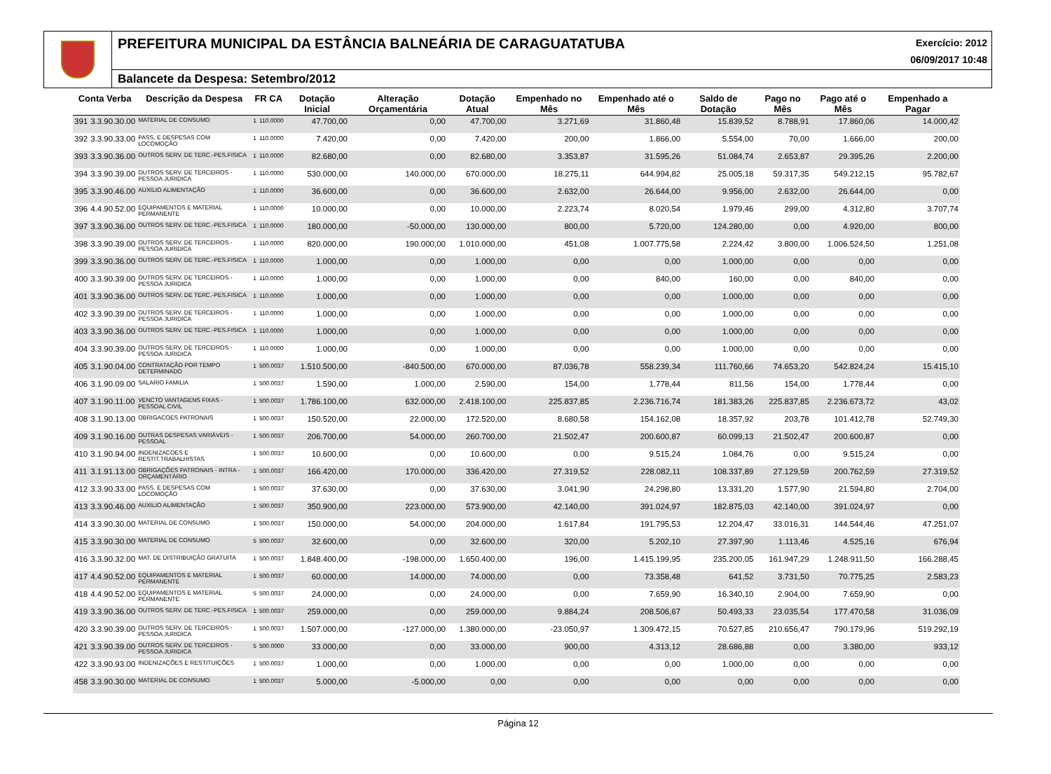PREFEITURA MUNICIPAL DA ESTÂNCIA BALNEÁRIA DE CARAGUATATUBA
Exercício: 2012
06/09/2017 10:48
Balancete da Despesa: Setembro/2012
| Conta Verba | | Descrição da Despesa | FR CA | | Dotação Inicial | Alteração Orçamentária | Dotação Atual | Empenhado no Mês | Empenhado até o Mês | Saldo de Dotação | Pago no Mês | Pago até o Mês | Empenhado a Pagar |
| --- | --- | --- | --- | --- | --- | --- | --- | --- | --- | --- | --- | --- | --- |
| 391 | 3.3.90.30.00 | MATERIAL DE CONSUMO | 1 | 110.0000 | 47.700,00 | 0,00 | 47.700,00 | 3.271,69 | 31.860,48 | 15.839,52 | 8.788,91 | 17.860,06 | 14.000,42 |
| 392 | 3.3.90.33.00 | PASS. E DESPESAS COM LOCOMOÇÃO | 1 | 110.0000 | 7.420,00 | 0,00 | 7.420,00 | 200,00 | 1.866,00 | 5.554,00 | 70,00 | 1.666,00 | 200,00 |
| 393 | 3.3.90.36.00 | OUTROS SERV. DE TERC.-PES.FISICA | 1 | 110.0000 | 82.680,00 | 0,00 | 82.680,00 | 3.353,87 | 31.595,26 | 51.084,74 | 2.653,87 | 29.395,26 | 2.200,00 |
| 394 | 3.3.90.39.00 | OUTROS SERV. DE TERCEIROS - PESSOA JURIDICA | 1 | 110.0000 | 530.000,00 | 140.000,00 | 670.000,00 | 18.275,11 | 644.994,82 | 25.005,18 | 59.317,35 | 549.212,15 | 95.782,67 |
| 395 | 3.3.90.46.00 | AUXILIO ALIMENTAÇÃO | 1 | 110.0000 | 36.600,00 | 0,00 | 36.600,00 | 2.632,00 | 26.644,00 | 9.956,00 | 2.632,00 | 26.644,00 | 0,00 |
| 396 | 4.4.90.52.00 | EQUIPAMENTOS E MATERIAL PERMANENTE | 1 | 110.0000 | 10.000,00 | 0,00 | 10.000,00 | 2.223,74 | 8.020,54 | 1.979,46 | 299,00 | 4.312,80 | 3.707,74 |
| 397 | 3.3.90.36.00 | OUTROS SERV. DE TERC.-PES.FISICA | 1 | 110.0000 | 180.000,00 | -50.000,00 | 130.000,00 | 800,00 | 5.720,00 | 124.280,00 | 0,00 | 4.920,00 | 800,00 |
| 398 | 3.3.90.39.00 | OUTROS SERV. DE TERCEIROS - PESSOA JURIDICA | 1 | 110.0000 | 820.000,00 | 190.000,00 | 1.010.000,00 | 451,08 | 1.007.775,58 | 2.224,42 | 3.800,00 | 1.006.524,50 | 1.251,08 |
| 399 | 3.3.90.36.00 | OUTROS SERV. DE TERC.-PES.FISICA | 1 | 110.0000 | 1.000,00 | 0,00 | 1.000,00 | 0,00 | 0,00 | 1.000,00 | 0,00 | 0,00 | 0,00 |
| 400 | 3.3.90.39.00 | OUTROS SERV. DE TERCEIROS - PESSOA JURIDICA | 1 | 110.0000 | 1.000,00 | 0,00 | 1.000,00 | 0,00 | 840,00 | 160,00 | 0,00 | 840,00 | 0,00 |
| 401 | 3.3.90.36.00 | OUTROS SERV. DE TERC.-PES.FISICA | 1 | 110.0000 | 1.000,00 | 0,00 | 1.000,00 | 0,00 | 0,00 | 1.000,00 | 0,00 | 0,00 | 0,00 |
| 402 | 3.3.90.39.00 | OUTROS SERV. DE TERCEIROS - PESSOA JURIDICA | 1 | 110.0000 | 1.000,00 | 0,00 | 1.000,00 | 0,00 | 0,00 | 1.000,00 | 0,00 | 0,00 | 0,00 |
| 403 | 3.3.90.36.00 | OUTROS SERV. DE TERC.-PES.FISICA | 1 | 110.0000 | 1.000,00 | 0,00 | 1.000,00 | 0,00 | 0,00 | 1.000,00 | 0,00 | 0,00 | 0,00 |
| 404 | 3.3.90.39.00 | OUTROS SERV. DE TERCEIROS - PESSOA JURIDICA | 1 | 110.0000 | 1.000,00 | 0,00 | 1.000,00 | 0,00 | 0,00 | 1.000,00 | 0,00 | 0,00 | 0,00 |
| 405 | 3.1.90.04.00 | CONTRATAÇÃO POR TEMPO DETERMINADO | 1 | 500.0037 | 1.510.500,00 | -840.500,00 | 670.000,00 | 87.036,78 | 558.239,34 | 111.760,66 | 74.653,20 | 542.824,24 | 15.415,10 |
| 406 | 3.1.90.09.00 | SALARIO FAMILIA | 1 | 500.0037 | 1.590,00 | 1.000,00 | 2.590,00 | 154,00 | 1.778,44 | 811,56 | 154,00 | 1.778,44 | 0,00 |
| 407 | 3.1.90.11.00 | VENCTO VANTAGENS FIXAS - PESSOAL CIVIL | 1 | 500.0037 | 1.786.100,00 | 632.000,00 | 2.418.100,00 | 225.837,85 | 2.236.716,74 | 181.383,26 | 225.837,85 | 2.236.673,72 | 43,02 |
| 408 | 3.1.90.13.00 | OBRIGACOES PATRONAIS | 1 | 500.0037 | 150.520,00 | 22.000,00 | 172.520,00 | 8.680,58 | 154.162,08 | 18.357,92 | 203,78 | 101.412,78 | 52.749,30 |
| 409 | 3.1.90.16.00 | OUTRAS DESPESAS VARIÁVEIS - PESSOAL | 1 | 500.0037 | 206.700,00 | 54.000,00 | 260.700,00 | 21.502,47 | 200.600,87 | 60.099,13 | 21.502,47 | 200.600,87 | 0,00 |
| 410 | 3.1.90.94.00 | INDENIZACOES E RESTIT.TRABALHISTAS | 1 | 500.0037 | 10.600,00 | 0,00 | 10.600,00 | 0,00 | 9.515,24 | 1.084,76 | 0,00 | 9.515,24 | 0,00 |
| 411 | 3.1.91.13.00 | OBRIGAÇÕES PATRONAIS - INTRA - ORÇAMENTÁRIO | 1 | 500.0037 | 166.420,00 | 170.000,00 | 336.420,00 | 27.319,52 | 228.082,11 | 108.337,89 | 27.129,59 | 200.762,59 | 27.319,52 |
| 412 | 3.3.90.33.00 | PASS. E DESPESAS COM LOCOMOÇÃO | 1 | 500.0037 | 37.630,00 | 0,00 | 37.630,00 | 3.041,90 | 24.298,80 | 13.331,20 | 1.577,90 | 21.594,80 | 2.704,00 |
| 413 | 3.3.90.46.00 | AUXILIO ALIMENTAÇÃO | 1 | 500.0037 | 350.900,00 | 223.000,00 | 573.900,00 | 42.140,00 | 391.024,97 | 182.875,03 | 42.140,00 | 391.024,97 | 0,00 |
| 414 | 3.3.90.30.00 | MATERIAL DE CONSUMO | 1 | 500.0037 | 150.000,00 | 54.000,00 | 204.000,00 | 1.617,84 | 191.795,53 | 12.204,47 | 33.016,31 | 144.544,46 | 47.251,07 |
| 415 | 3.3.90.30.00 | MATERIAL DE CONSUMO | 5 | 500.0037 | 32.600,00 | 0,00 | 32.600,00 | 320,00 | 5.202,10 | 27.397,90 | 1.113,46 | 4.525,16 | 676,94 |
| 416 | 3.3.90.32.00 | MAT. DE DISTRIBUIÇÃO GRATUITA | 1 | 500.0037 | 1.848.400,00 | -198.000,00 | 1.650.400,00 | 196,00 | 1.415.199,95 | 235.200,05 | 161.947,29 | 1.248.911,50 | 166.288,45 |
| 417 | 4.4.90.52.00 | EQUIPAMENTOS E MATERIAL PERMANENTE | 1 | 500.0037 | 60.000,00 | 14.000,00 | 74.000,00 | 0,00 | 73.358,48 | 641,52 | 3.731,50 | 70.775,25 | 2.583,23 |
| 418 | 4.4.90.52.00 | EQUIPAMENTOS E MATERIAL PERMANENTE | 5 | 500.0037 | 24.000,00 | 0,00 | 24.000,00 | 0,00 | 7.659,90 | 16.340,10 | 2.904,00 | 7.659,90 | 0,00 |
| 419 | 3.3.90.36.00 | OUTROS SERV. DE TERC.-PES.FISICA | 1 | 500.0037 | 259.000,00 | 0,00 | 259.000,00 | 9.884,24 | 208.506,67 | 50.493,33 | 23.035,54 | 177.470,58 | 31.036,09 |
| 420 | 3.3.90.39.00 | OUTROS SERV. DE TERCEIROS - PESSOA JURIDICA | 1 | 500.0037 | 1.507.000,00 | -127.000,00 | 1.380.000,00 | -23.050,97 | 1.309.472,15 | 70.527,85 | 210.656,47 | 790.179,96 | 519.292,19 |
| 421 | 3.3.90.39.00 | OUTROS SERV. DE TERCEIROS - PESSOA JURIDICA | 5 | 500.0000 | 33.000,00 | 0,00 | 33.000,00 | 900,00 | 4.313,12 | 28.686,88 | 0,00 | 3.380,00 | 933,12 |
| 422 | 3.3.90.93.00 | INDENIZAÇÕES E RESTITUIÇÕES | 1 | 500.0037 | 1.000,00 | 0,00 | 1.000,00 | 0,00 | 0,00 | 1.000,00 | 0,00 | 0,00 | 0,00 |
| 458 | 3.3.90.30.00 | MATERIAL DE CONSUMO | 1 | 500.0037 | 5.000,00 | -5.000,00 | 0,00 | 0,00 | 0,00 | 0,00 | 0,00 | 0,00 | 0,00 |
Página 12